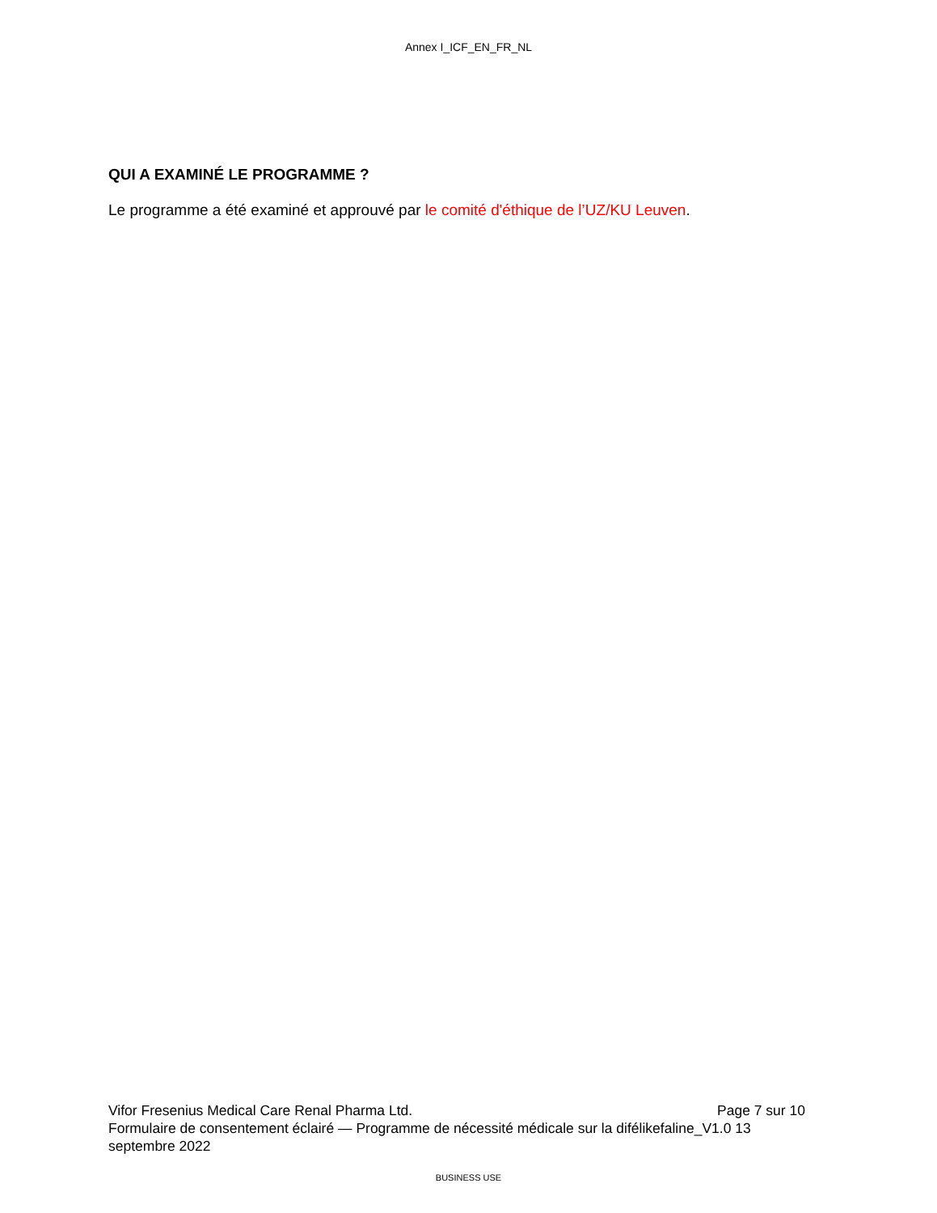Annex I_ICF_EN_FR_NL
QUI A EXAMINÉ LE PROGRAMME ?
Le programme a été examiné et approuvé par le comité d'éthique de l’UZ/KU Leuven.
Vifor Fresenius Medical Care Renal Pharma Ltd. Page 7 sur 10
Formulaire de consentement éclairé — Programme de nécessité médicale sur la difélikefaline_V1.0 13 septembre 2022
BUSINESS USE